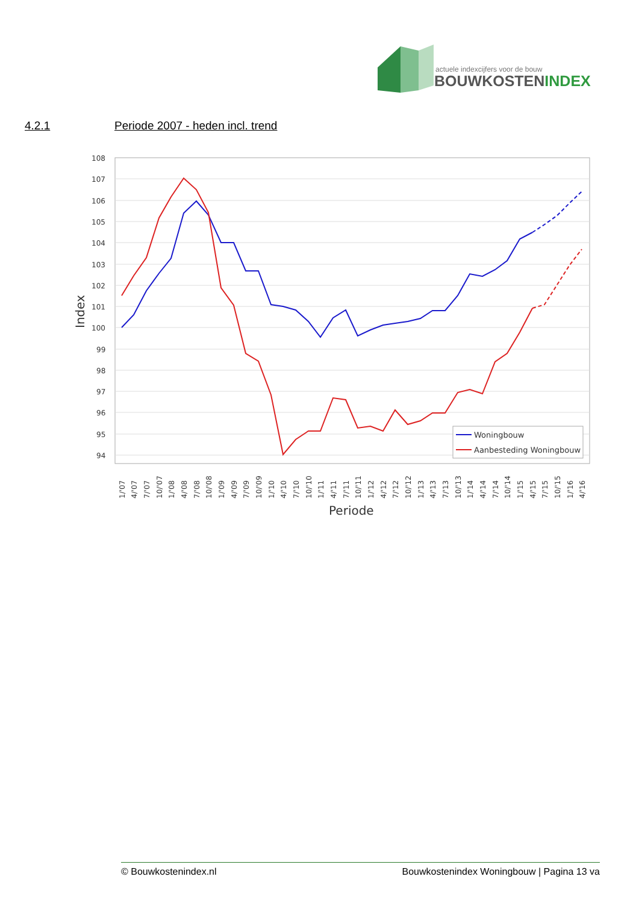actuele indexcijfers voor de bouw
BOUWKOSTENINDEX
4.2.1 Periode 2007 - heden incl. trend
108
107
106
105
104
103
102
101
100
99
98
97
96
95
94
Index
Woningbouw
Aanbesteding Woningbouw
1/'07
4/'07
7/'07
10/'07
1/'08
4/'08
7/'08
10/'08
1/'09
4/'09
7/'09
10/'09
1/'10
4/'10
7/'10
10/'10
1/'11
4/'11
7/'11
10/'11
1/'12
4/'12
7/'12
10/'12
1/'13
4/'13
7/'13
10/'13
1/'14
4/'14
7/'14
10/'14
1/'15
4/'15
7/'15
10/'15
1/'16
4/'16
Periode
© Bouwkostenindex.nl Bouwkostenindex Woningbouw | Pagina 13 va